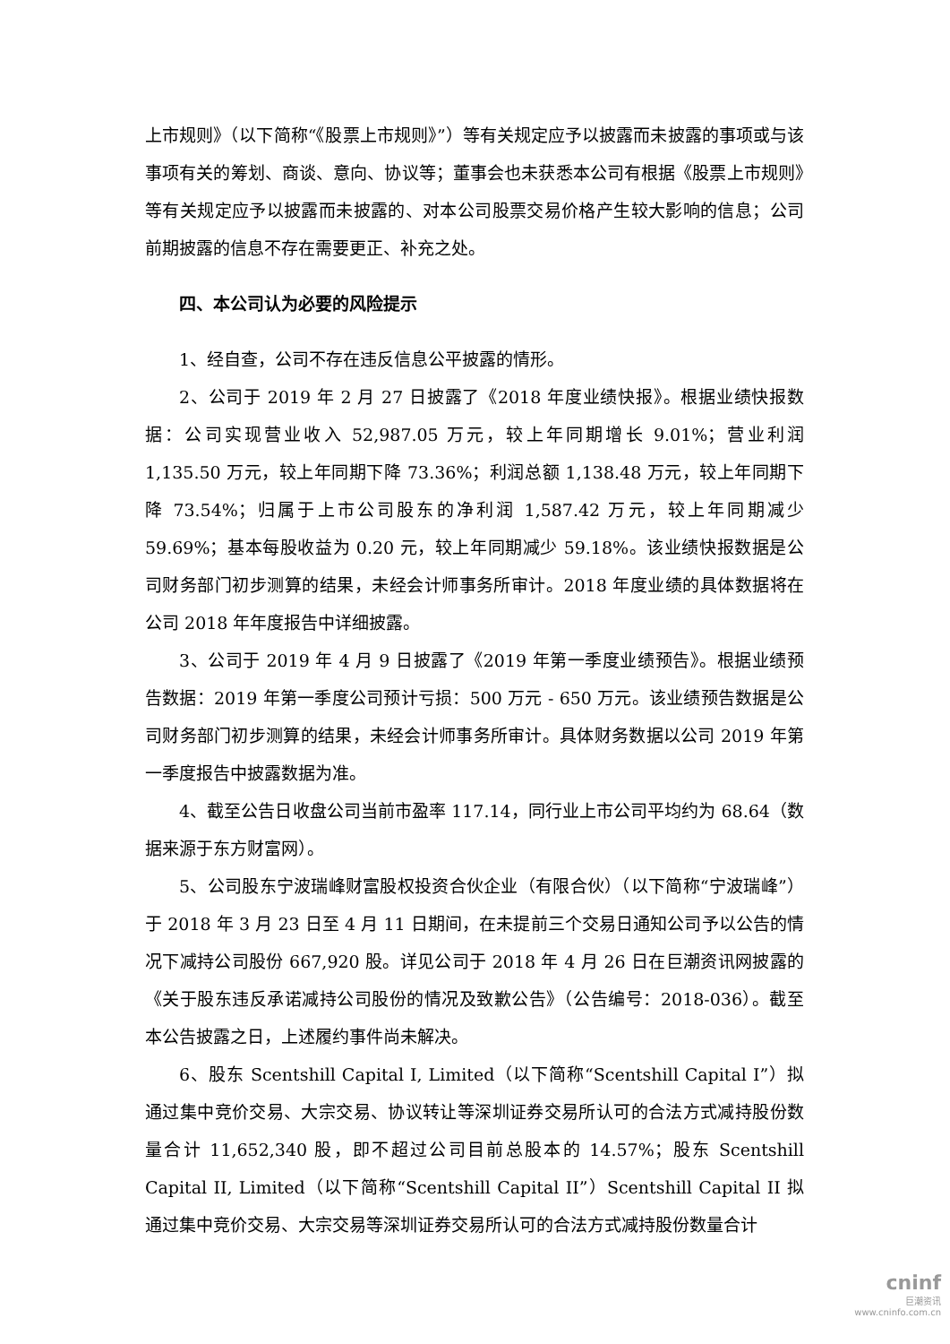上市规则》（以下简称“《股票上市规则》”）等有关规定应予以披露而未披露的事项或与该事项有关的筹划、商谈、意向、协议等；董事会也未获悉本公司有根据《股票上市规则》等有关规定应予以披露而未披露的、对本公司股票交易价格产生较大影响的信息；公司前期披露的信息不存在需要更正、补充之处。
四、本公司认为必要的风险提示
1、经自查，公司不存在违反信息公平披露的情形。
2、公司于 2019 年 2 月 27 日披露了《2018 年度业绩快报》。根据业绩快报数据：公司实现营业收入 52,987.05 万元，较上年同期增长 9.01%；营业利润 1,135.50 万元，较上年同期下降 73.36%；利润总额 1,138.48 万元，较上年同期下降 73.54%；归属于上市公司股东的净利润 1,587.42 万元，较上年同期减少 59.69%；基本每股收益为 0.20 元，较上年同期减少 59.18%。该业绩快报数据是公司财务部门初步测算的结果，未经会计师事务所审计。2018 年度业绩的具体数据将在公司 2018 年年度报告中详细披露。
3、公司于 2019 年 4 月 9 日披露了《2019 年第一季度业绩预告》。根据业绩预告数据：2019 年第一季度公司预计亏损：500 万元 - 650 万元。该业绩预告数据是公司财务部门初步测算的结果，未经会计师事务所审计。具体财务数据以公司 2019 年第一季度报告中披露数据为准。
4、截至公告日收盘公司当前市盈率 117.14，同行业上市公司平均约为 68.64（数据来源于东方财富网）。
5、公司股东宁波瑞峰财富股权投资合伙企业（有限合伙）（以下简称“宁波瑞峰”）于 2018 年 3 月 23 日至 4 月 11 日期间，在未提前三个交易日通知公司予以公告的情况下减持公司股份 667,920 股。详见公司于 2018 年 4 月 26 日在巨潮资讯网披露的《关于股东违反承诺减持公司股份的情况及致歉公告》（公告编号：2018-036）。截至本公告披露之日，上述履约事件尚未解决。
6、股东 Scentshill Capital I, Limited（以下简称“Scentshill Capital I”）拟通过集中竞价交易、大宗交易、协议转让等深圳证券交易所认可的合法方式减持股份数量合计 11,652,340 股，即不超过公司目前总股本的 14.57%；股东 Scentshill Capital II, Limited（以下简称“Scentshill Capital II”）Scentshill Capital II 拟通过集中竞价交易、大宗交易等深圳证券交易所认可的合法方式减持股份数量合计
cninf
巨潮资讯
www.cninfo.com.cn